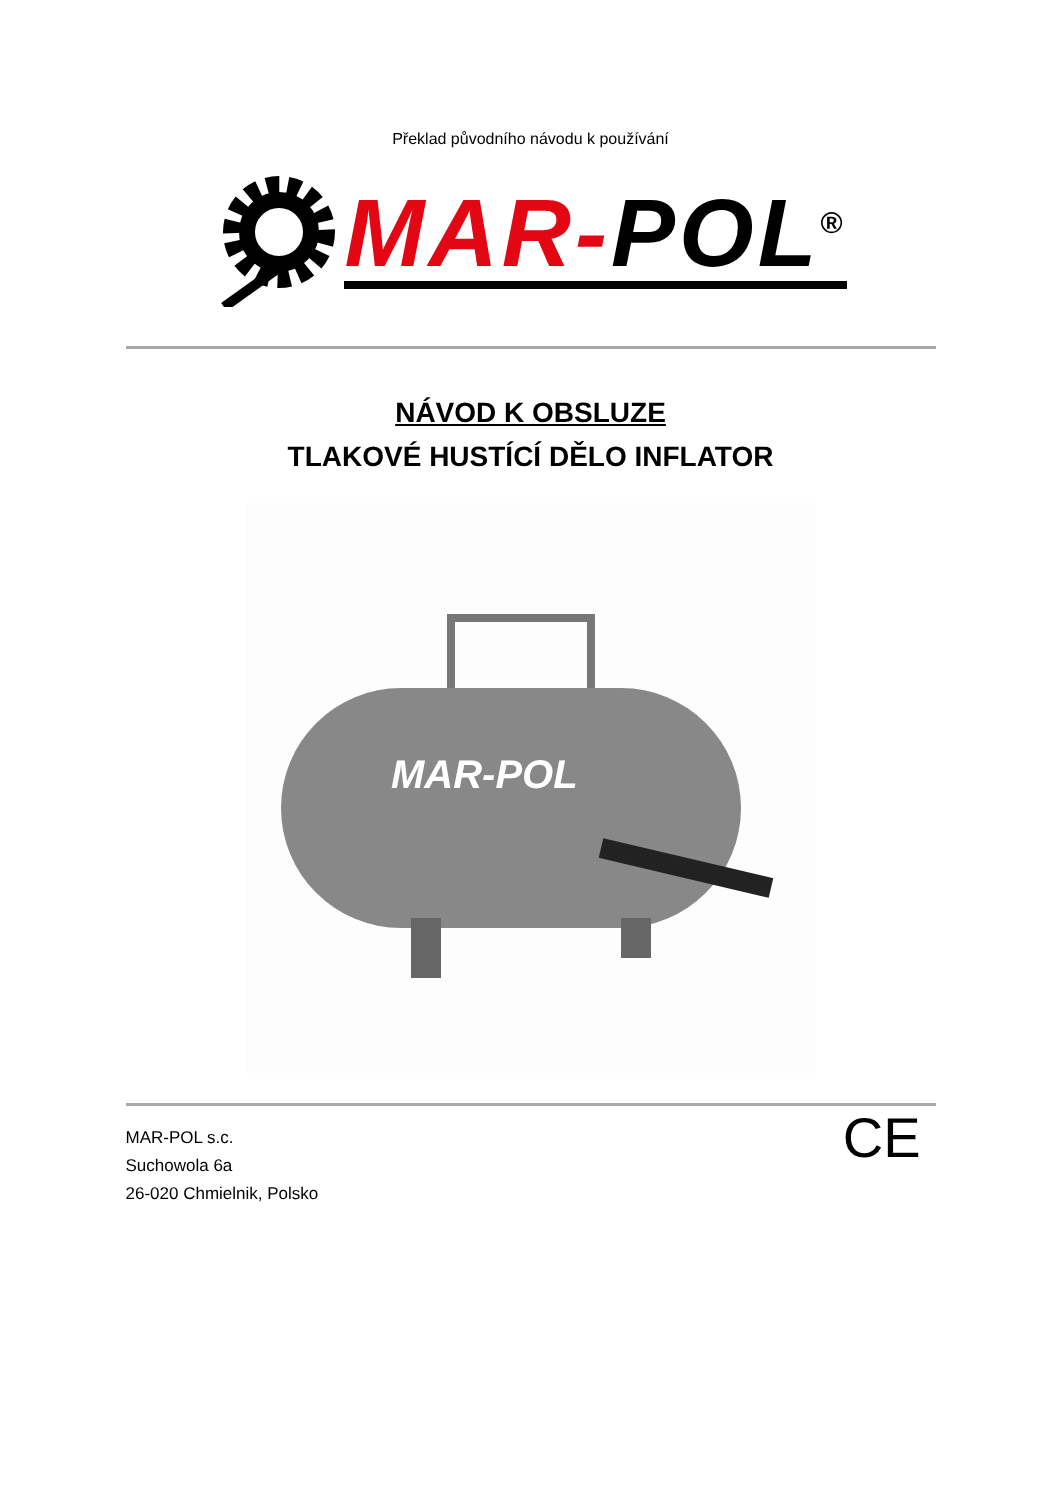Překlad původního návodu k používání
MAR-POL<sup>®</sup>
NÁVOD K OBSLUZE
TLAKOVÉ HUSTÍCÍ DĚLO INFLATOR
MAR-POL
MAR-POL s.c.
Suchowola 6a
26-020 Chmielnik, Polsko
CE